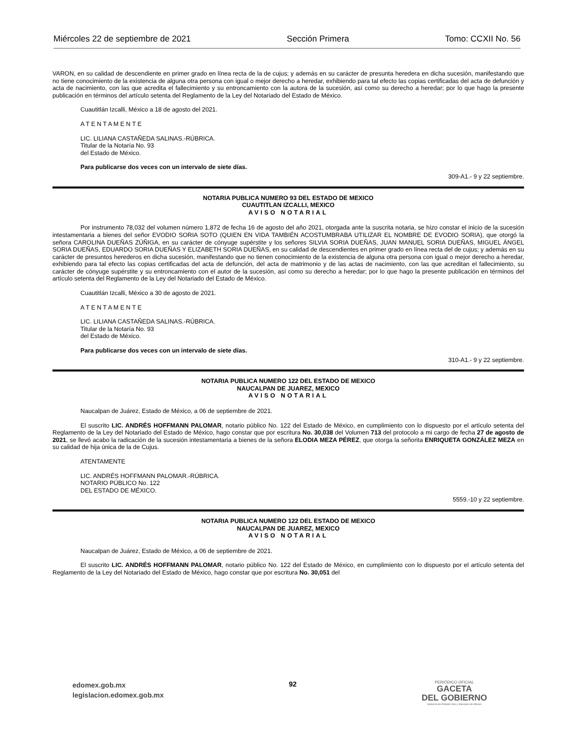Miércoles 22 de septiembre de 2021 Sección Primera Tomo: CCXII No. 56
VARON, en su calidad de descendiente en primer grado en línea recta de la de cujus; y además en su carácter de presunta heredera en dicha sucesión, manifestando que no tiene conocimiento de la existencia de alguna otra persona con igual o mejor derecho a heredar, exhibiendo para tal efecto las copias certificadas del acta de defunción y acta de nacimiento, con las que acredita el fallecimiento y su entroncamiento con la autora de la sucesión, así como su derecho a heredar; por lo que hago la presente publicación en términos del artículo setenta del Reglamento de la Ley del Notariado del Estado de México.
Cuautitlán Izcalli, México a 18 de agosto del 2021.
A T E N T A M E N T E
LIC. LILIANA CASTAÑEDA SALINAS.-RÚBRICA.
Titular de la Notaría No. 93
del Estado de México.
Para publicarse dos veces con un intervalo de siete días.
309-A1.- 9 y 22 septiembre.
NOTARIA PUBLICA NUMERO 93 DEL ESTADO DE MEXICO
CUAUTITLAN IZCALLI, MEXICO
AVISO NOTARIAL
Por instrumento 78,032 del volumen número 1,872 de fecha 16 de agosto del año 2021, otorgada ante la suscrita notaria, se hizo constar el inicio de la sucesión intestamentaria a bienes del señor EVODIO SORIA SOTO (QUIEN EN VIDA TAMBIÉN ACOSTUMBRABA UTILIZAR EL NOMBRE DE EVODIO SORIA), que otorgó la señora CAROLINA DUEÑAS ZÚÑIGA, en su carácter de cónyuge supérstite y los señores SILVIA SORIA DUEÑAS, JUAN MANUEL SORIA DUEÑAS, MIGUEL ÁNGEL SORIA DUEÑAS, EDUARDO SORIA DUEÑAS Y ELIZABETH SORIA DUEÑAS, en su calidad de descendientes en primer grado en línea recta del de cujus; y además en su carácter de presuntos herederos en dicha sucesión, manifestando que no tienen conocimiento de la existencia de alguna otra persona con igual o mejor derecho a heredar, exhibiendo para tal efecto las copias certificadas del acta de defunción, del acta de matrimonio y de las actas de nacimiento, con las que acreditan el fallecimiento, su carácter de cónyuge supérstite y su entroncamiento con el autor de la sucesión, así como su derecho a heredar; por lo que hago la presente publicación en términos del artículo setenta del Reglamento de la Ley del Notariado del Estado de México.
Cuautitlán Izcalli, México a 30 de agosto de 2021.
A T E N T A M E N T E
LIC. LILIANA CASTAÑEDA SALINAS.-RÚBRICA.
Titular de la Notaría No. 93
del Estado de México.
Para publicarse dos veces con un intervalo de siete días.
310-A1.- 9 y 22 septiembre.
NOTARIA PUBLICA NUMERO 122 DEL ESTADO DE MEXICO
NAUCALPAN DE JUAREZ, MEXICO
AVISO NOTARIAL
Naucalpan de Juárez, Estado de México, a 06 de septiembre de 2021.
El suscrito LIC. ANDRÉS HOFFMANN PALOMAR, notario público No. 122 del Estado de México, en cumplimiento con lo dispuesto por el artículo setenta del Reglamento de la Ley del Notariado del Estado de México, hago constar que por escritura No. 30,038 del Volumen 713 del protocolo a mi cargo de fecha 27 de agosto de 2021, se llevó acabo la radicación de la sucesión intestamentaria a bienes de la señora ELODIA MEZA PÉREZ, que otorga la señorita ENRIQUETA GONZÁLEZ MEZA en su calidad de hija única de la de Cujus.
ATENTAMENTE
LIC. ANDRÉS HOFFMANN PALOMAR.-RÚBRICA.
NOTARIO PÚBLICO No. 122
DEL ESTADO DE MÉXICO.
5559.-10 y 22 septiembre.
NOTARIA PUBLICA NUMERO 122 DEL ESTADO DE MEXICO
NAUCALPAN DE JUAREZ, MEXICO
AVISO NOTARIAL
Naucalpan de Juárez, Estado de México, a 06 de septiembre de 2021.
El suscrito LIC. ANDRÉS HOFFMANN PALOMAR, notario público No. 122 del Estado de México, en cumplimiento con lo dispuesto por el artículo setenta del Reglamento de la Ley del Notariado del Estado de México, hago constar que por escritura No. 30,051 del
edomex.gob.mx
legislacion.edomex.gob.mx
92
PERIÓDICO OFICIAL
GACETA
DEL GOBIERNO
Gobierno del Estado Libre y Soberano de México